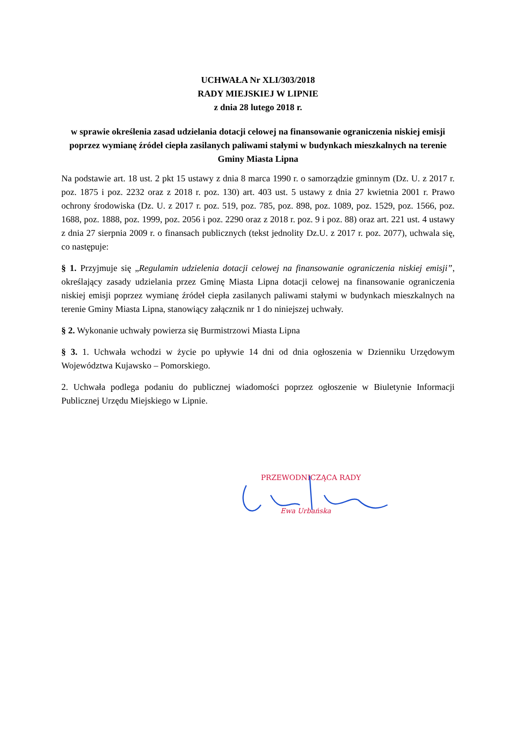UCHWAŁA Nr XLI/303/2018
RADY MIEJSKIEJ W LIPNIE
z dnia 28 lutego 2018 r.
w sprawie określenia zasad udzielania dotacji celowej na finansowanie ograniczenia niskiej emisji poprzez wymianę źródeł ciepła zasilanych paliwami stałymi w budynkach mieszkalnych na terenie Gminy Miasta Lipna
Na podstawie art. 18 ust. 2 pkt 15 ustawy z dnia 8 marca 1990 r. o samorządzie gminnym (Dz. U. z 2017 r. poz. 1875 i poz. 2232 oraz z 2018 r. poz. 130) art. 403 ust. 5 ustawy z dnia 27 kwietnia 2001 r. Prawo ochrony środowiska (Dz. U. z 2017 r. poz. 519, poz. 785, poz. 898, poz. 1089, poz. 1529, poz. 1566, poz. 1688, poz. 1888, poz. 1999, poz. 2056 i poz. 2290 oraz z 2018 r. poz. 9 i poz. 88) oraz art. 221 ust. 4 ustawy z dnia 27 sierpnia 2009 r. o finansach publicznych (tekst jednolity Dz.U. z 2017 r. poz. 2077), uchwala się, co następuje:
§ 1. Przyjmuje się „Regulamin udzielenia dotacji celowej na finansowanie ograniczenia niskiej emisji”, określający zasady udzielania przez Gminę Miasta Lipna dotacji celowej na finansowanie ograniczenia niskiej emisji poprzez wymianę źródeł ciepła zasilanych paliwami stałymi w budynkach mieszkalnych na terenie Gminy Miasta Lipna, stanowiący załącznik nr 1 do niniejszej uchwały.
§ 2. Wykonanie uchwały powierza się Burmistrzowi Miasta Lipna
§ 3. 1. Uchwała wchodzi w życie po upływie 14 dni od dnia ogłoszenia w Dzienniku Urzędowym Województwa Kujawsko – Pomorskiego.
2. Uchwała podlega podaniu do publicznej wiadomości poprzez ogłoszenie w Biuletynie Informacji Publicznej Urzędu Miejskiego w Lipnie.
PRZEWODNICZĄCA RADY
Ewa Urbańska